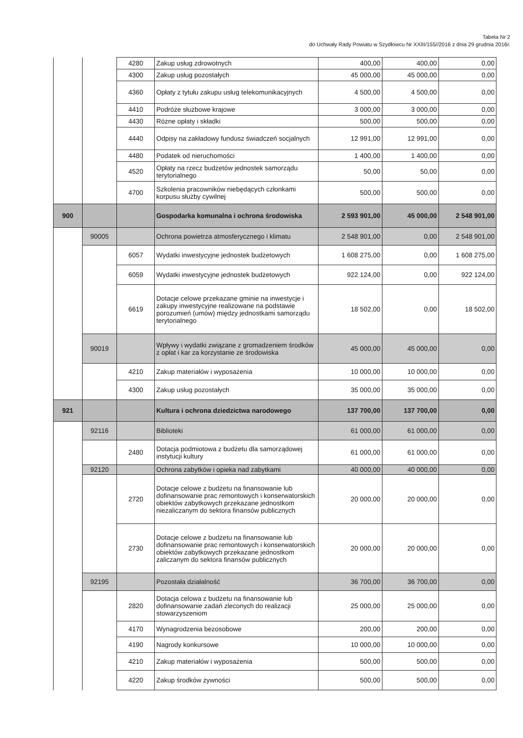Tabela Nr 2
do Uchwały Rady Powiatu w Szydłowcu Nr XXIII/155//2016 z dnia 29 grudnia 2016r.
| | | 4280 | Zakup usług zdrowotnych | 400,00 | 400,00 | 0,00 |
| | | 4300 | Zakup usług pozostałych | 45 000,00 | 45 000,00 | 0,00 |
| | | 4360 | Opłaty z tytułu zakupu usług telekomunikacyjnych | 4 500,00 | 4 500,00 | 0,00 |
| | | 4410 | Podróże służbowe krajowe | 3 000,00 | 3 000,00 | 0,00 |
| | | 4430 | Różne opłaty i składki | 500,00 | 500,00 | 0,00 |
| | | 4440 | Odpisy na zakładowy fundusz świadczeń socjalnych | 12 991,00 | 12 991,00 | 0,00 |
| | | 4480 | Podatek od nieruchomości | 1 400,00 | 1 400,00 | 0,00 |
| | | 4520 | Opłaty na rzecz budżetów jednostek samorządu terytorialnego | 50,00 | 50,00 | 0,00 |
| | | 4700 | Szkolenia pracowników niebędących członkami korpusu służby cywilnej | 500,00 | 500,00 | 0,00 |
| 900 | | | Gospodarka komunalna i ochrona środowiska | 2 593 901,00 | 45 000,00 | 2 548 901,00 |
| | 90005 | | Ochrona powietrza atmosferycznego i klimatu | 2 548 901,00 | 0,00 | 2 548 901,00 |
| | | 6057 | Wydatki inwestycyjne jednostek budżetowych | 1 608 275,00 | 0,00 | 1 608 275,00 |
| | | 6059 | Wydatki inwestycyjne jednostek budżetowych | 922 124,00 | 0,00 | 922 124,00 |
| | | 6619 | Dotacje celowe przekazane gminie na inwestycje i zakupy inwestycyjne realizowane na podstawie porozumień (umów) między jednostkami samorządu terytorialnego | 18 502,00 | 0,00 | 18 502,00 |
| | 90019 | | Wpływy i wydatki związane z gromadzeniem środków z opłat i kar za korzystanie ze środowiska | 45 000,00 | 45 000,00 | 0,00 |
| | | 4210 | Zakup materiałów i wyposażenia | 10 000,00 | 10 000,00 | 0,00 |
| | | 4300 | Zakup usług pozostałych | 35 000,00 | 35 000,00 | 0,00 |
| 921 | | | Kultura i ochrona dziedzictwa narodowego | 137 700,00 | 137 700,00 | 0,00 |
| | 92116 | | Biblioteki | 61 000,00 | 61 000,00 | 0,00 |
| | | 2480 | Dotacja podmiotowa z budżetu dla samorządowej instytucji kultury | 61 000,00 | 61 000,00 | 0,00 |
| | 92120 | | Ochrona zabytków i opieka nad zabytkami | 40 000,00 | 40 000,00 | 0,00 |
| | | 2720 | Dotacje celowe z budżetu na finansowanie lub dofinansowanie prac remontowych i konserwatorskich obiektów zabytkowych przekazane jednostkom niezaliczanym do sektora finansów publicznych | 20 000,00 | 20 000,00 | 0,00 |
| | | 2730 | Dotacje celowe z budżetu na finansowanie lub dofinansowanie prac remontowych i konserwatorskich obiektów zabytkowych przekazane jednostkom zaliczanym do sektora finansów publicznych | 20 000,00 | 20 000,00 | 0,00 |
| | 92195 | | Pozostała działalność | 36 700,00 | 36 700,00 | 0,00 |
| | | 2820 | Dotacja celowa z budżetu na finansowanie lub dofinansowanie zadań zleconych do realizacji stowarzyszeniom | 25 000,00 | 25 000,00 | 0,00 |
| | | 4170 | Wynagrodzenia bezosobowe | 200,00 | 200,00 | 0,00 |
| | | 4190 | Nagrody konkursowe | 10 000,00 | 10 000,00 | 0,00 |
| | | 4210 | Zakup materiałów i wyposażenia | 500,00 | 500,00 | 0,00 |
| | | 4220 | Zakup środków żywności | 500,00 | 500,00 | 0,00 |